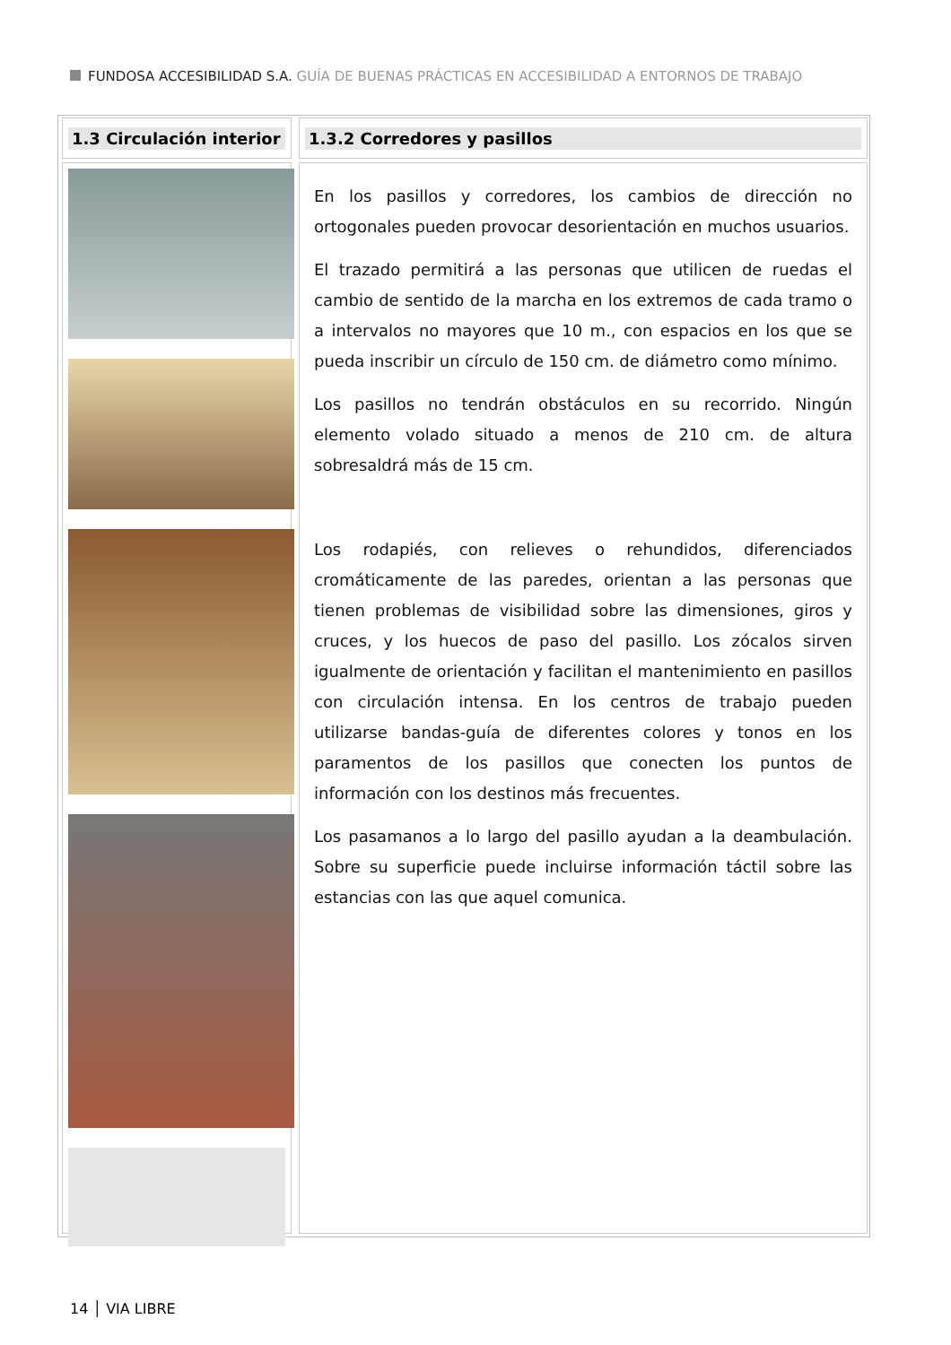FUNDOSA ACCESIBILIDAD S.A. GUÍA DE BUENAS PRÁCTICAS EN ACCESIBILIDAD A ENTORNOS DE TRABAJO
1.3 Circulación interior
1.3.2 Corredores y pasillos
En los pasillos y corredores, los cambios de dirección no ortogonales pueden provocar desorientación en muchos usuarios.
El trazado permitirá a las personas que utilicen de ruedas el cambio de sentido de la marcha en los extremos de cada tramo o a intervalos no mayores que 10 m., con espacios en los que se pueda inscribir un círculo de 150 cm. de diámetro como mínimo.
Los pasillos no tendrán obstáculos en su recorrido. Ningún elemento volado situado a menos de 210 cm. de altura sobresaldrá más de 15 cm.
Los rodapiés, con relieves o rehundidos, diferenciados cromáticamente de las paredes, orientan a las personas que tienen problemas de visibilidad sobre las dimensiones, giros y cruces, y los huecos de paso del pasillo. Los zócalos sirven igualmente de orientación y facilitan el mantenimiento en pasillos con circulación intensa. En los centros de trabajo pueden utilizarse bandas-guía de diferentes colores y tonos en los paramentos de los pasillos que conecten los puntos de información con los destinos más frecuentes.
Los pasamanos a lo largo del pasillo ayudan a la deambulación. Sobre su superficie puede incluirse información táctil sobre las estancias con las que aquel comunica.
14 │ VIA LIBRE